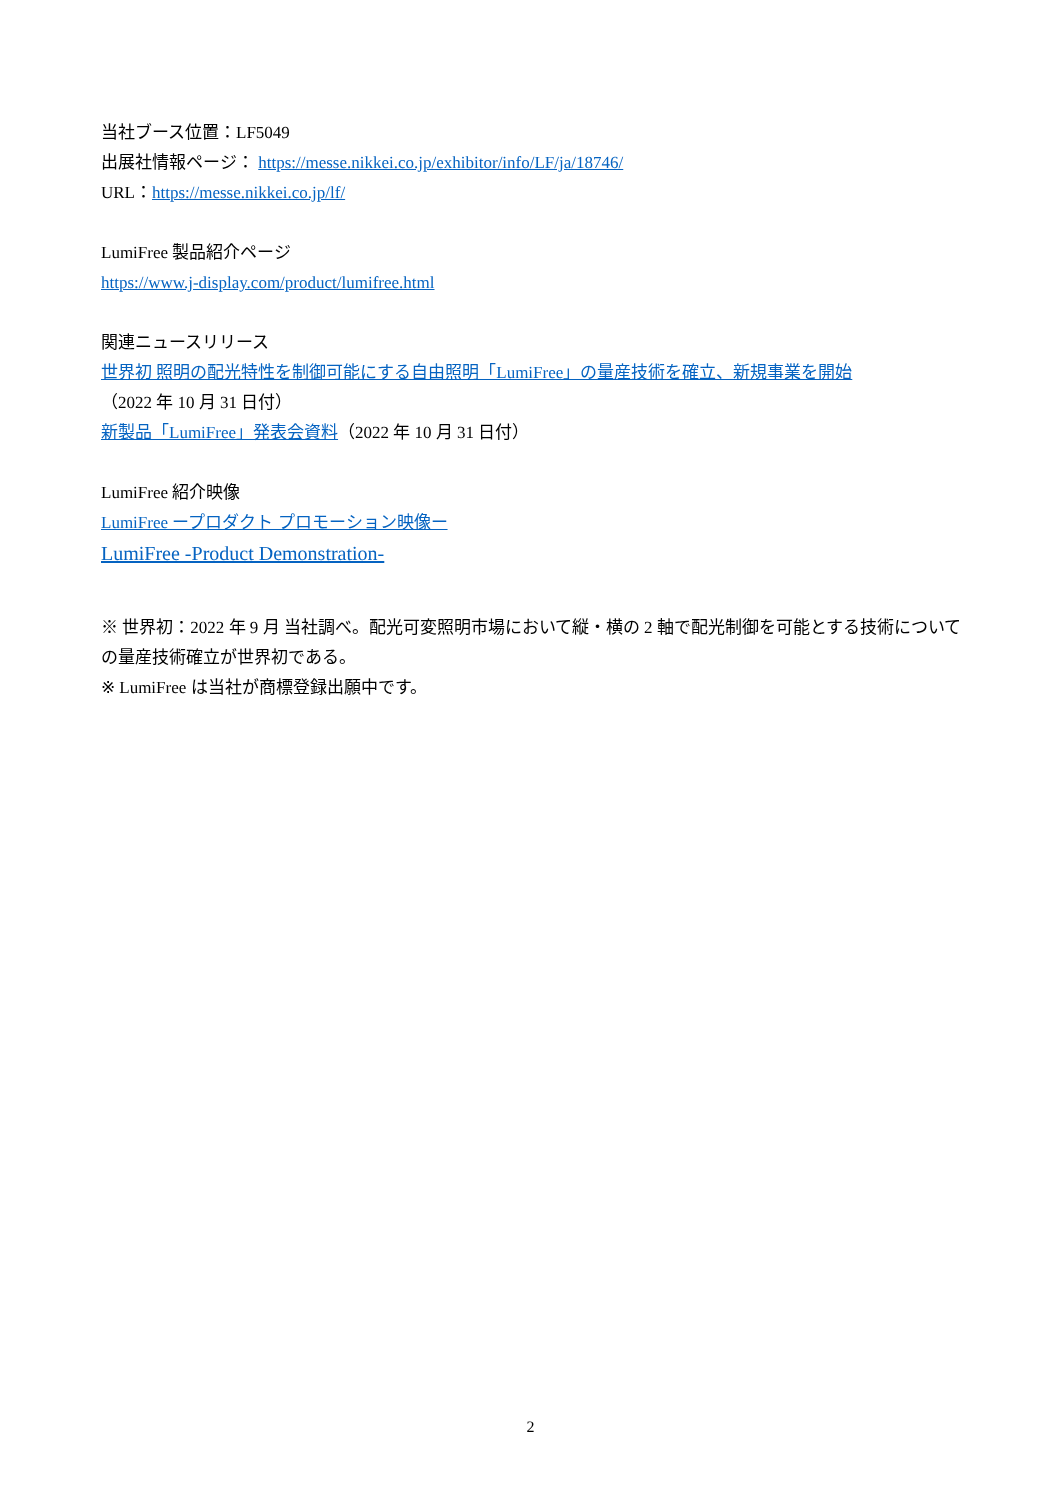当社ブース位置：LF5049
出展社情報ページ： https://messe.nikkei.co.jp/exhibitor/info/LF/ja/18746/
URL：https://messe.nikkei.co.jp/lf/
LumiFree 製品紹介ページ
https://www.j-display.com/product/lumifree.html
関連ニュースリリース
世界初 照明の配光特性を制御可能にする自由照明「LumiFree」の量産技術を確立、新規事業を開始
（2022 年 10 月 31 日付）
新製品「LumiFree」発表会資料（2022 年 10 月 31 日付）
LumiFree 紹介映像
LumiFree ープロダクト プロモーション映像ー
LumiFree -Product Demonstration-
※ 世界初：2022 年 9 月 当社調べ。配光可変照明市場において縦・横の 2 軸で配光制御を可能とする技術についての量産技術確立が世界初である。
※ LumiFree は当社が商標登録出願中です。
2